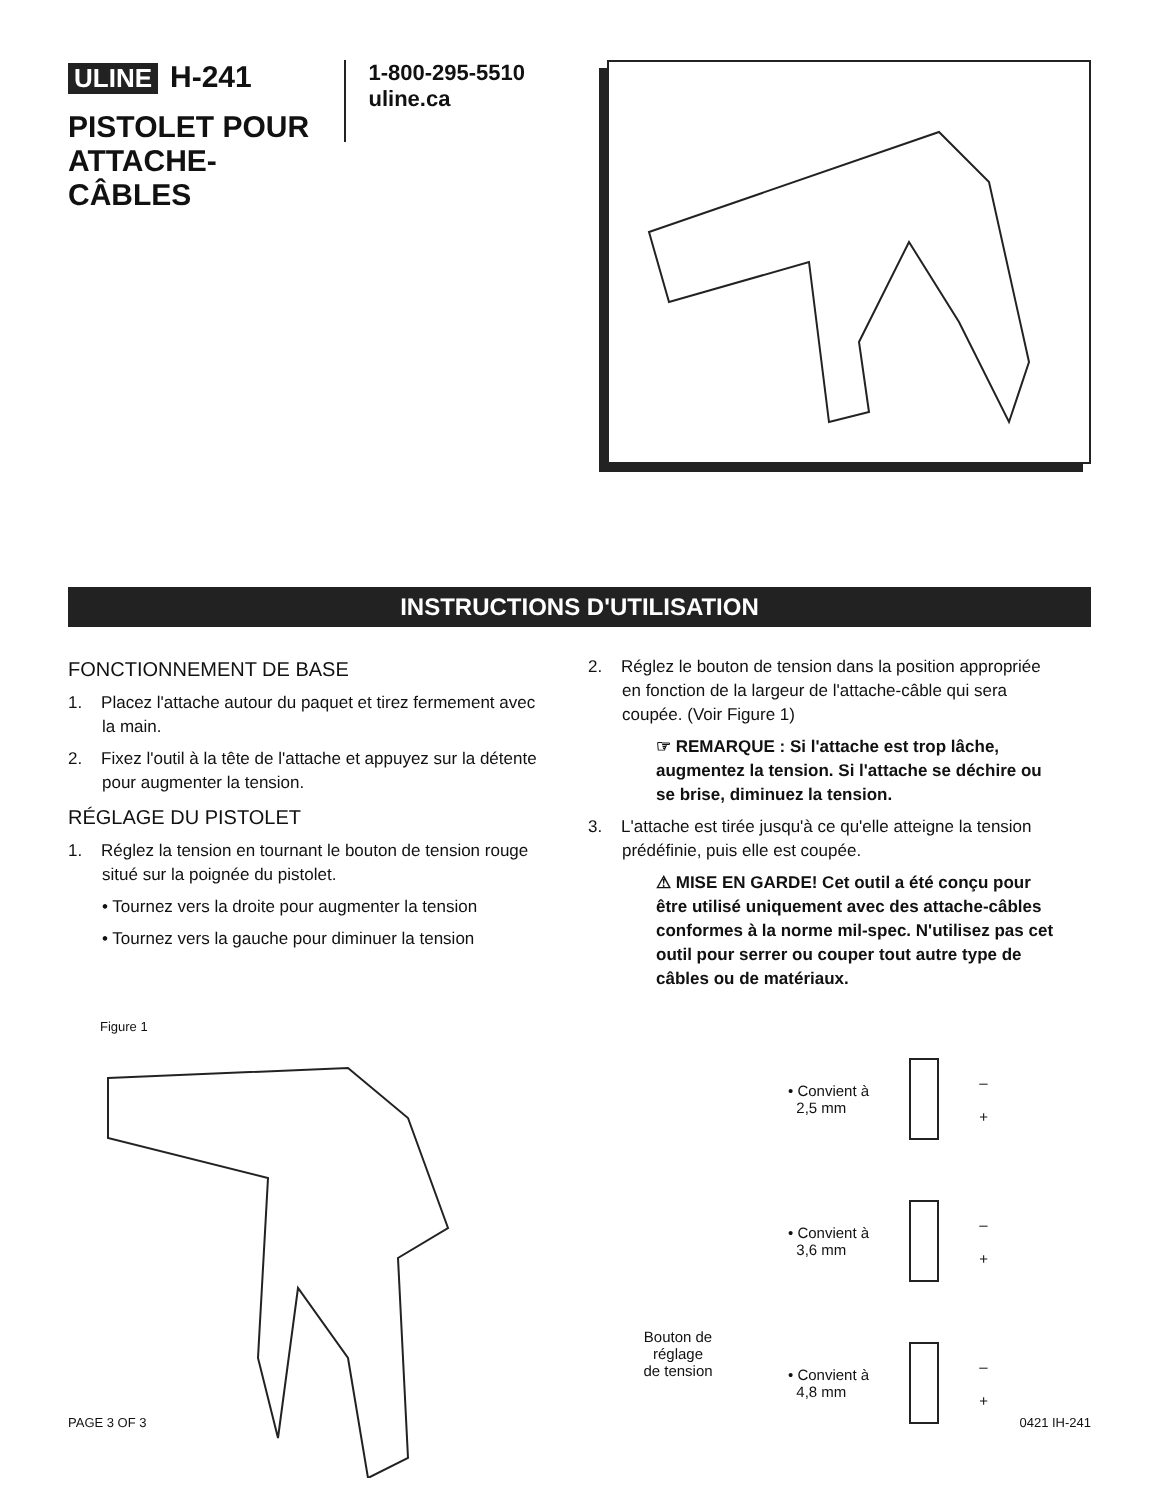ULINE H-241
PISTOLET POUR ATTACHE-CÂBLES
1-800-295-5510
uline.ca
INSTRUCTIONS D'UTILISATION
FONCTIONNEMENT DE BASE
1. Placez l'attache autour du paquet et tirez fermement avec la main.
2. Fixez l'outil à la tête de l'attache et appuyez sur la détente pour augmenter la tension.
RÉGLAGE DU PISTOLET
1. Réglez la tension en tournant le bouton de tension rouge situé sur la poignée du pistolet.
• Tournez vers la droite pour augmenter la tension
• Tournez vers la gauche pour diminuer la tension
2. Réglez le bouton de tension dans la position appropriée en fonction de la largeur de l'attache-câble qui sera coupée. (Voir Figure 1)
☞ REMARQUE : Si l'attache est trop lâche, augmentez la tension. Si l'attache se déchire ou se brise, diminuez la tension.
3. L'attache est tirée jusqu'à ce qu'elle atteigne la tension prédéfinie, puis elle est coupée.
⚠ MISE EN GARDE! Cet outil a été conçu pour être utilisé uniquement avec des attache-câbles conformes à la norme mil-spec. N'utilisez pas cet outil pour serrer ou couper tout autre type de câbles ou de matériaux.
Figure 1
Bouton de réglage
de tension
• Convient à
2,5 mm
–
+
• Convient à
3,6 mm
–
+
• Convient à
4,8 mm
–
+
PAGE 3 OF 3 0421 IH-241